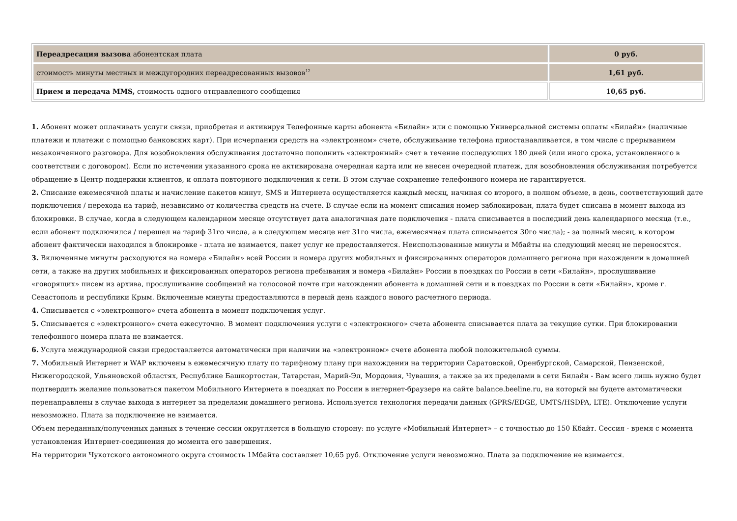| Переадресация вызова абонентская плата | 0 руб. |
| стоимость минуты местных и междугородних переадресованных вызовов<sup>12</sup> | 1,61 руб. |
| Прием и передача MMS, стоимость одного отправленного сообщения | 10,65 руб. |
1. Абонент может оплачивать услуги связи, приобретая и активируя Телефонные карты абонента «Билайн» или с помощью Универсальной системы оплаты «Билайн» (наличные платежи и платежи с помощью банковских карт). При исчерпании средств на «электронном» счете, обслуживание телефона приостанавливается, в том числе с прерыванием незаконченного разговора. Для возобновления обслуживания достаточно пополнить «электронный» счет в течение последующих 180 дней (или иного срока, установленного в соответствии с договором). Если по истечении указанного срока не активирована очередная карта или не внесен очередной платеж, для возобновления обслуживания потребуется обращение в Центр поддержки клиентов, и оплата повторного подключения к сети. В этом случае сохранение телефонного номера не гарантируется.
2. Списание ежемесячной платы и начисление пакетов минут, SMS и Интернета осуществляется каждый месяц, начиная со второго, в полном объеме, в день, соответствующий дате подключения / перехода на тариф, независимо от количества средств на счете. В случае если на момент списания номер заблокирован, плата будет списана в момент выхода из блокировки. В случае, когда в следующем календарном месяце отсутствует дата аналогичная дате подключения - плата списывается в последний день календарного месяца (т.е., если абонент подключился / перешел на тариф 31го числа, а в следующем месяце нет 31го числа, ежемесячная плата списывается 30го числа); - за полный месяц, в котором абонент фактически находился в блокировке - плата не взимается, пакет услуг не предоставляется. Неиспользованные минуты и Мбайты на следующий месяц не переносятся.
3. Включенные минуты расходуются на номера «Билайн» всей России и номера других мобильных и фиксированных операторов домашнего региона при нахождении в домашней сети, а также на других мобильных и фиксированных операторов региона пребывания и номера «Билайн» России в поездках по России в сети «Билайн», прослушивание «говорящих» писем из архива, прослушивание сообщений на голосовой почте при нахождении абонента в домашней сети и в поездках по России в сети «Билайн», кроме г. Севастополь и республики Крым. Включенные минуты предоставляются в первый день каждого нового расчетного периода.
4. Списывается с «электронного» счета абонента в момент подключения услуг.
5. Списывается с «электронного» счета ежесуточно. В момент подключения услуги с «электронного» счета абонента списывается плата за текущие сутки. При блокировании телефонного номера плата не взимается.
6. Услуга международной связи предоставляется автоматически при наличии на «электронном» счете абонента любой положительной суммы.
7. Мобильный Интернет и WAP включены в ежемесячную плату по тарифному плану при нахождении на территории Саратовской, Оренбургской, Самарской, Пензенской, Нижегородской, Ульяновской областях, Республике Башкортостан, Татарстан, Марий-Эл, Мордовия, Чувашия, а также за их пределами в сети Билайн - Вам всего лишь нужно будет подтвердить желание пользоваться пакетом Мобильного Интернета в поездках по России в интернет-браузере на сайте balance.beeline.ru, на который вы будете автоматически перенаправлены в случае выхода в интернет за пределами домашнего региона. Используется технология передачи данных (GPRS/EDGE, UMTS/HSDPA, LTE). Отключение услуги невозможно. Плата за подключение не взимается.
Объем переданных/полученных данных в течение сессии округляется в большую сторону: по услуге «Мобильный Интернет» – с точностью до 150 Кбайт. Сессия - время с момента установления Интернет-соединения до момента его завершения.
На территории Чукотского автономного округа стоимость 1Мбайта составляет 10,65 руб. Отключение услуги невозможно. Плата за подключение не взимается.